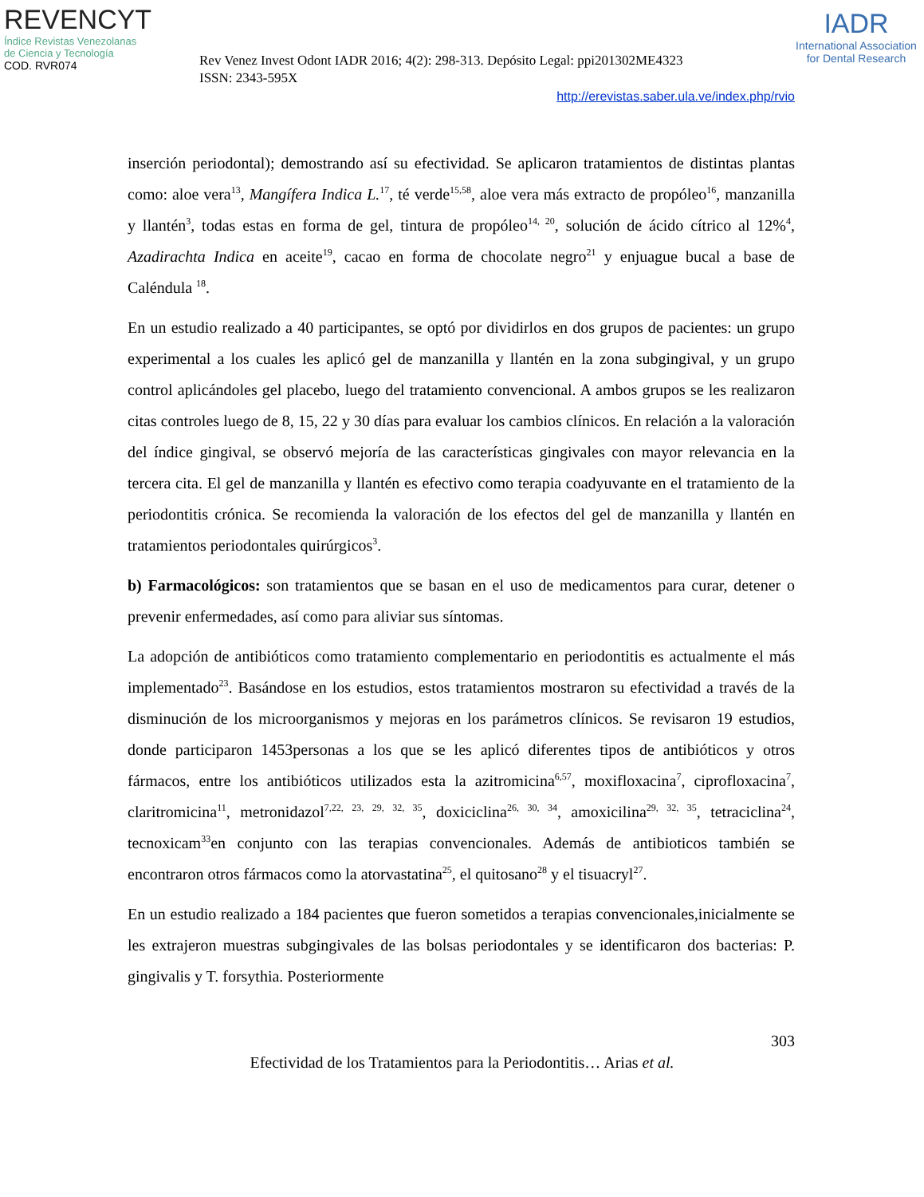REVENCYT
Índice Revistas Venezolanas
de Ciencia y Tecnología
COD. RVR074
Rev Venez Invest Odont IADR 2016; 4(2): 298-313. Depósito Legal: ppi201302ME4323
ISSN: 2343-595X
IADR
International Association
for Dental Research
http://erevistas.saber.ula.ve/index.php/rvio
inserción periodontal); demostrando así su efectividad. Se aplicaron tratamientos de distintas plantas como: aloe vera<sup>13</sup>, Mangífera Indica L.<sup>17</sup>, té verde<sup>15,58</sup>, aloe vera más extracto de propóleo<sup>16</sup>, manzanilla y llantén<sup>3</sup>, todas estas en forma de gel, tintura de propóleo<sup>14, 20</sup>, solución de ácido cítrico al 12%<sup>4</sup>, Azadirachta Indica en aceite<sup>19</sup>, cacao en forma de chocolate negro<sup>21</sup> y enjuague bucal a base de Caléndula <sup>18</sup>.
En un estudio realizado a 40 participantes, se optó por dividirlos en dos grupos de pacientes: un grupo experimental a los cuales les aplicó gel de manzanilla y llantén en la zona subgingival, y un grupo control aplicándoles gel placebo, luego del tratamiento convencional. A ambos grupos se les realizaron citas controles luego de 8, 15, 22 y 30 días para evaluar los cambios clínicos. En relación a la valoración del índice gingival, se observó mejoría de las características gingivales con mayor relevancia en la tercera cita. El gel de manzanilla y llantén es efectivo como terapia coadyuvante en el tratamiento de la periodontitis crónica. Se recomienda la valoración de los efectos del gel de manzanilla y llantén en tratamientos periodontales quirúrgicos<sup>3</sup>.
b) Farmacológicos: son tratamientos que se basan en el uso de medicamentos para curar, detener o prevenir enfermedades, así como para aliviar sus síntomas.
La adopción de antibióticos como tratamiento complementario en periodontitis es actualmente el más implementado<sup>23</sup>. Basándose en los estudios, estos tratamientos mostraron su efectividad a través de la disminución de los microorganismos y mejoras en los parámetros clínicos. Se revisaron 19 estudios, donde participaron 1453personas a los que se les aplicó diferentes tipos de antibióticos y otros fármacos, entre los antibióticos utilizados esta la azitromicina<sup>6,57</sup>, moxifloxacina<sup>7</sup>, ciprofloxacina<sup>7</sup>, claritromicina<sup>11</sup>, metronidazol<sup>7,22, 23, 29, 32, 35</sup>, doxiciclina<sup>26, 30, 34</sup>, amoxicilina<sup>29, 32, 35</sup>, tetraciclina<sup>24</sup>, tecnoxicam<sup>33</sup>en conjunto con las terapias convencionales. Además de antibioticos también se encontraron otros fármacos como la atorvastatina<sup>25</sup>, el quitosano<sup>28</sup> y el tisuacryl<sup>27</sup>.
En un estudio realizado a 184 pacientes que fueron sometidos a terapias convencionales,inicialmente se les extrajeron muestras subgingivales de las bolsas periodontales y se identificaron dos bacterias: P. gingivalis y T. forsythia. Posteriormente
303
Efectividad de los Tratamientos para la Periodontitis… Arias et al.